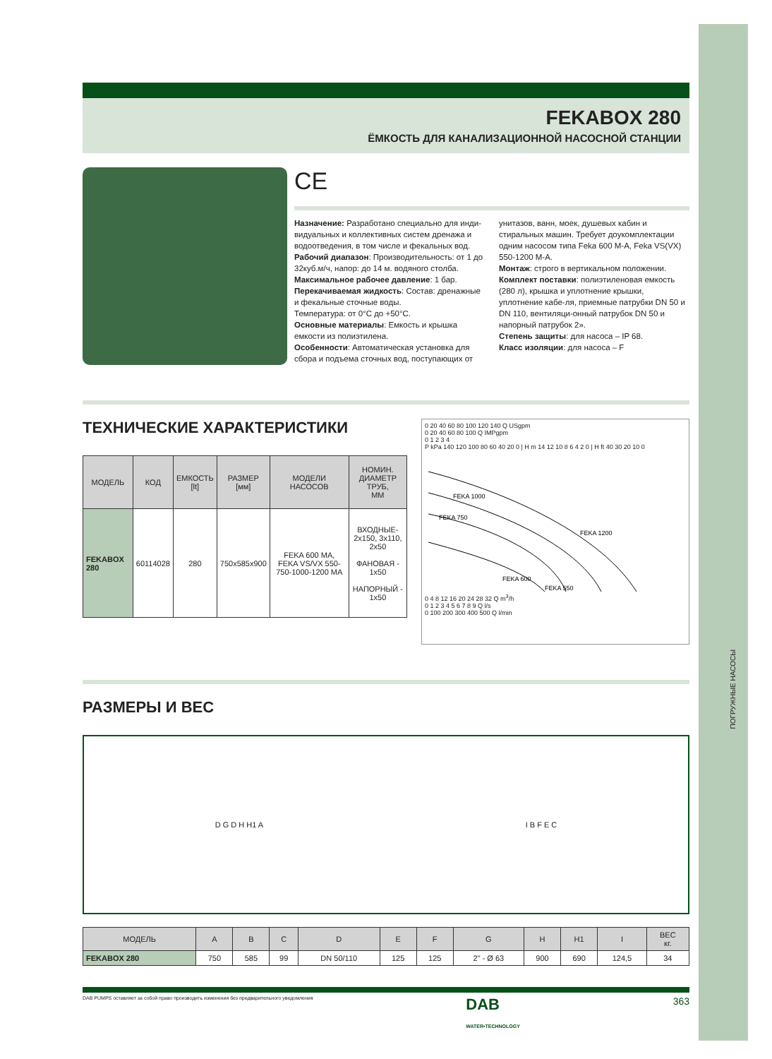ПОГРУЖНЫЕ НАСОСЫ
FEKABOX 280
ЁМКОСТЬ ДЛЯ КАНАЛИЗАЦИОННОЙ НАСОСНОЙ СТАНЦИИ
CE
Назначение: Разработано специально для инди-видуальных и коллективных систем дренажа и водоотведения, в том числе и фекальных вод.
Рабочий диапазон: Производительность: от 1 до 32куб.м/ч, напор: до 14 м. водяного столба.
Максимальное рабочее давление: 1 бар.
Перекачиваемая жидкость: Состав: дренажные и фекальные сточные воды.
Температура: от 0°С до +50°С.
Основные материалы: Емкость и крышка емкости из полиэтилена.
Особенности: Автоматическая установка для сбора и подъема сточных вод, поступающих от унитазов, ванн, моек, душевых кабин и стиральных машин. Требует доукомплектации одним насосом типа Feka 600 M-A, Feka VS(VX) 550-1200 M-A.
Монтаж: строго в вертикальном положении.
Комплект поставки: полиэтиленовая емкость (280 л), крышка и уплотнение крышки, уплотнение кабе-ля, приемные патрубки DN 50 и DN 110, вентиляци-онный патрубок DN 50 и напорный патрубок 2».
Степень защиты: для насоса – IP 68.
Класс изоляции: для насоса – F
ТЕХНИЧЕСКИЕ ХАРАКТЕРИСТИКИ
| МОДЕЛЬ | КОД | ЕМКОСТЬ [lt] | РАЗМЕР [мм] | МОДЕЛИ НАСОСОВ | НОМИН. ДИАМЕТР ТРУБ, ММ |
| --- | --- | --- | --- | --- | --- |
| FEKABOX 280 | 60114028 | 280 | 750x585x900 | FEKA 600 MA, FEKA VS/VX 550-750-1000-1200 MA | ВХОДНЫЕ- 2x150, 3x110, 2x50 ФАНОВАЯ - 1x50 НАПОРНЫЙ - 1x50 |
0 20 40 60 80 100 120 140 Q USgpm
0 20 40 60 80 100 Q IMPgpm
0 1 2 3 4
P kPa 140 120 100 80 60 40 20 0 | H m 14 12 10 8 6 4 2 0 | H ft 40 30 20 10 0
FEKA 1000
FEKA 750
FEKA 1200
FEKA 600
FEKA 550
0 4 8 12 16 20 24 28 32 Q m<sup>3</sup>/h
0 1 2 3 4 5 6 7 8 9 Q l/s
0 100 200 300 400 500 Q l/min
РАЗМЕРЫ И ВЕС
D G D H H1 A I B F E C
| МОДЕЛЬ | A | B | C | D | E | F | G | H | H1 | I | ВЕС кг. |
| --- | --- | --- | --- | --- | --- | --- | --- | --- | --- | --- | --- |
| FEKABOX 280 | 750 | 585 | 99 | DN 50/110 | 125 | 125 | 2" - Ø 63 | 900 | 690 | 124,5 | 34 |
DAB PUMPS оставляет за собой право производить изменения без предварительного уведомления DAB
WATER•TECHNOLOGY 363